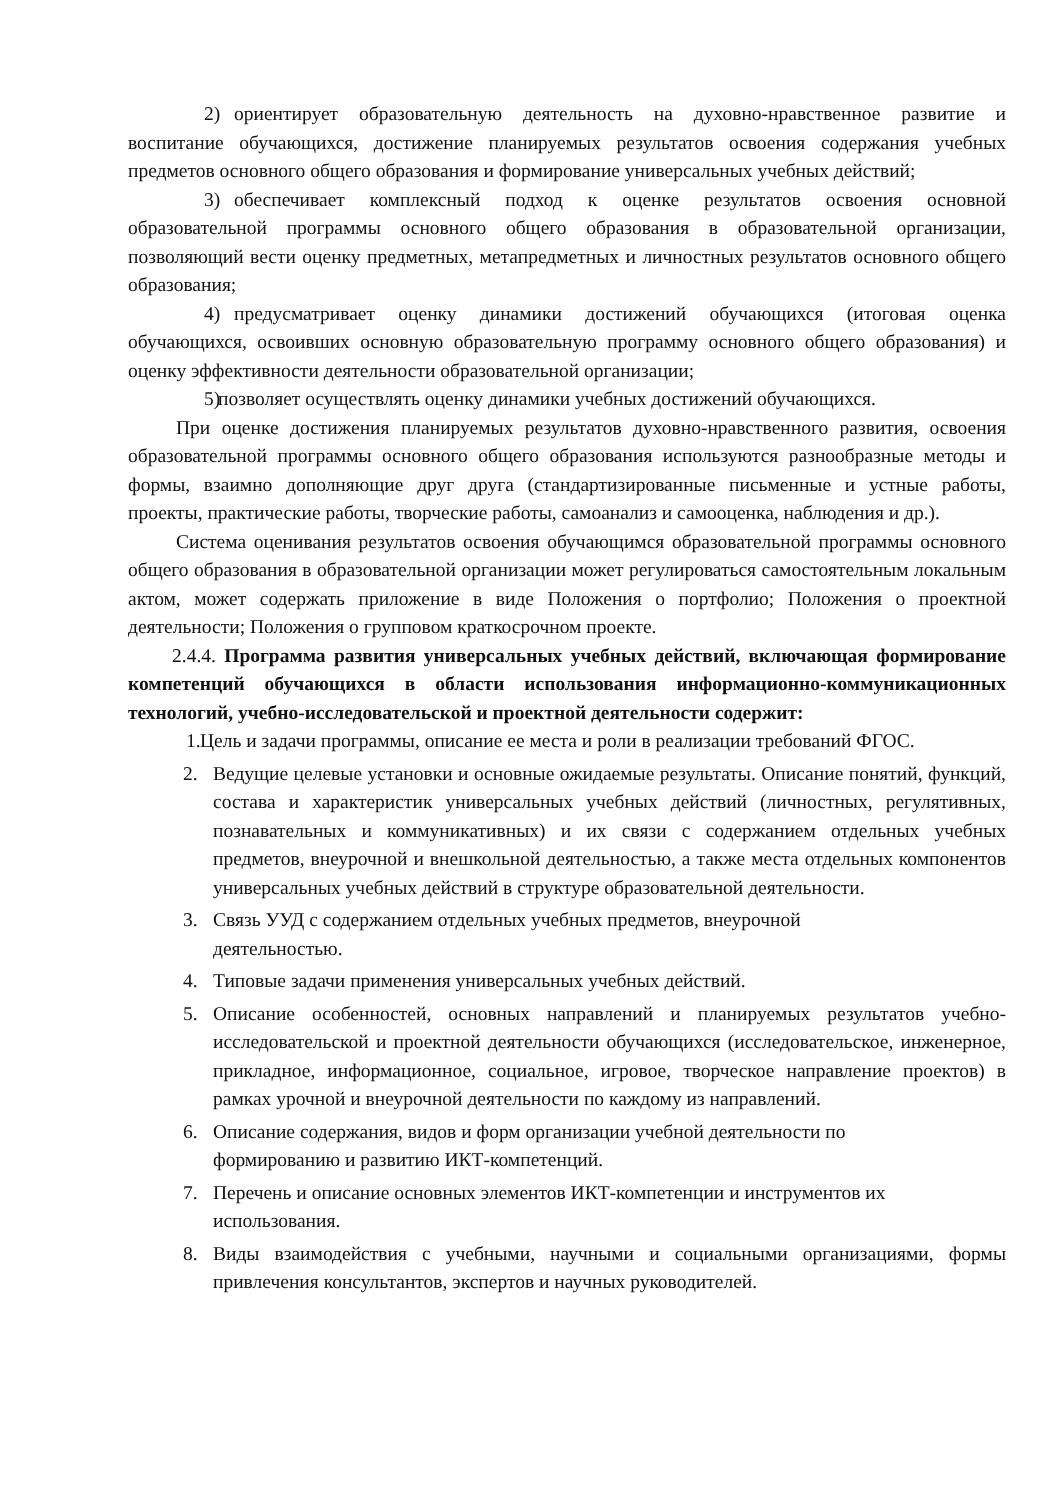2) ориентирует образовательную деятельность на духовно-нравственное развитие и воспитание обучающихся, достижение планируемых результатов освоения содержания учебных предметов основного общего образования и формирование универсальных учебных действий;
3) обеспечивает комплексный подход к оценке результатов освоения основной образовательной программы основного общего образования в образовательной организации, позволяющий вести оценку предметных, метапредметных и личностных результатов основного общего образования;
4) предусматривает оценку динамики достижений обучающихся (итоговая оценка обучающихся, освоивших основную образовательную программу основного общего образования) и оценку эффективности деятельности образовательной организации;
5) позволяет осуществлять оценку динамики учебных достижений обучающихся.
При оценке достижения планируемых результатов духовно-нравственного развития, освоения образовательной программы основного общего образования используются разнообразные методы и формы, взаимно дополняющие друг друга (стандартизированные письменные и устные работы, проекты, практические работы, творческие работы, самоанализ и самооценка, наблюдения и др.).
Система оценивания результатов освоения обучающимся образовательной программы основного общего образования в образовательной организации может регулироваться самостоятельным локальным актом, может содержать приложение в виде Положения о портфолио; Положения о проектной деятельности; Положения о групповом краткосрочном проекте.
2.4.4. Программа развития универсальных учебных действий, включающая формирование компетенций обучающихся в области использования информационно-коммуникационных технологий, учебно-исследовательской и проектной деятельности содержит:
1. Цель и задачи программы, описание ее места и роли в реализации требований ФГОС.
2. Ведущие целевые установки и основные ожидаемые результаты. Описание понятий, функций, состава и характеристик универсальных учебных действий (личностных, регулятивных, познавательных и коммуникативных) и их связи с содержанием отдельных учебных предметов, внеурочной и внешкольной деятельностью, а также места отдельных компонентов универсальных учебных действий в структуре образовательной деятельности.
3. Связь УУД с содержанием отдельных учебных предметов, внеурочной
деятельностью.
4. Типовые задачи применения универсальных учебных действий.
5. Описание особенностей, основных направлений и планируемых результатов учебно-исследовательской и проектной деятельности обучающихся (исследовательское, инженерное, прикладное, информационное, социальное, игровое, творческое направление проектов) в рамках урочной и внеурочной деятельности по каждому из направлений.
6. Описание содержания, видов и форм организации учебной деятельности по
формированию и развитию ИКТ-компетенций.
7. Перечень и описание основных элементов ИКТ-компетенции и инструментов их
использования.
8. Виды взаимодействия с учебными, научными и социальными организациями, формы привлечения консультантов, экспертов и научных руководителей.